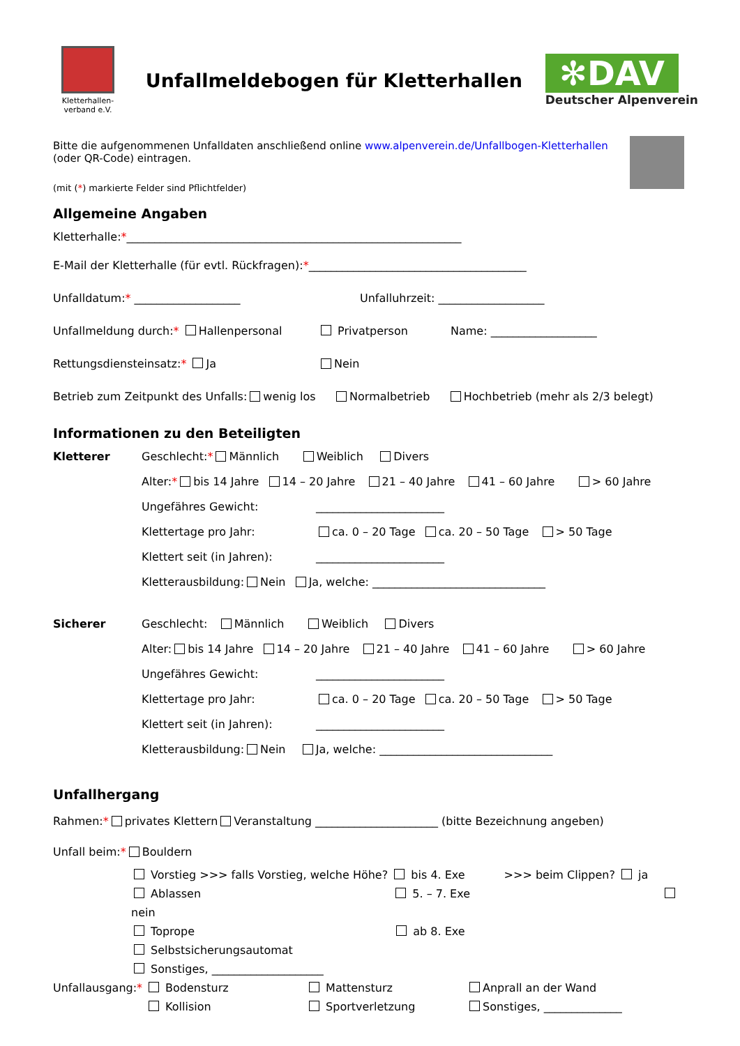Kletterhallen-verband e.V.
Unfallmeldebogen für Kletterhallen
✻DAV
Deutscher Alpenverein
Bitte die aufgenommenen Unfalldaten anschließend online www.alpenverein.de/Unfallbogen-Kletterhallen
(oder QR-Code) eintragen.
(mit (*) markierte Felder sind Pflichtfelder)
Allgemeine Angaben
Kletterhalle: * ____________________________________________________________
E-Mail der Kletterhalle (für evtl. Rückfragen): * _______________________________________
Unfalldatum:* ___________________ Unfalluhrzeit: ___________________
Unfallmeldung durch:* Hallenpersonal Privatperson Name: ___________________
Rettungsdiensteinsatz:* Ja Nein
Betrieb zum Zeitpunkt des Unfalls: wenig los Normalbetrieb Hochbetrieb (mehr als 2/3 belegt)
Informationen zu den Beteiligten
Kletterer Geschlecht: * Männlich Weiblich Divers
Alter: * bis 14 Jahre 14 – 20 Jahre 21 – 40 Jahre 41 – 60 Jahre > 60 Jahre
Ungefähres Gewicht: _______________________
Klettertage pro Jahr: ca. 0 – 20 Tage ca. 20 – 50 Tage > 50 Tage
Klettert seit (in Jahren): _______________________
Kletterausbildung: Nein Ja, welche: _______________________________
Sicherer Geschlecht: Männlich Weiblich Divers
Alter: bis 14 Jahre 14 – 20 Jahre 21 – 40 Jahre 41 – 60 Jahre > 60 Jahre
Ungefähres Gewicht: _______________________
Klettertage pro Jahr: ca. 0 – 20 Tage ca. 20 – 50 Tage > 50 Tage
Klettert seit (in Jahren): _______________________
Kletterausbildung: Nein Ja, welche: _______________________________
Unfallhergang
Rahmen: * privates Klettern Veranstaltung ______________________ (bitte Bezeichnung angeben)
Unfall beim: * Bouldern
Vorstieg >>> falls Vorstieg, welche Höhe? bis 4. Exe >>> beim Clippen? ja
Ablassen 5. – 7. Exe nein
Toprope ab 8. Exe
Selbstsicherungsautomat
Sonstiges, ____________________
Unfallausgang:*
Bodensturz
Kollision
Mattensturz
Sportverletzung
Anprall an der Wand
Sonstiges, ______________